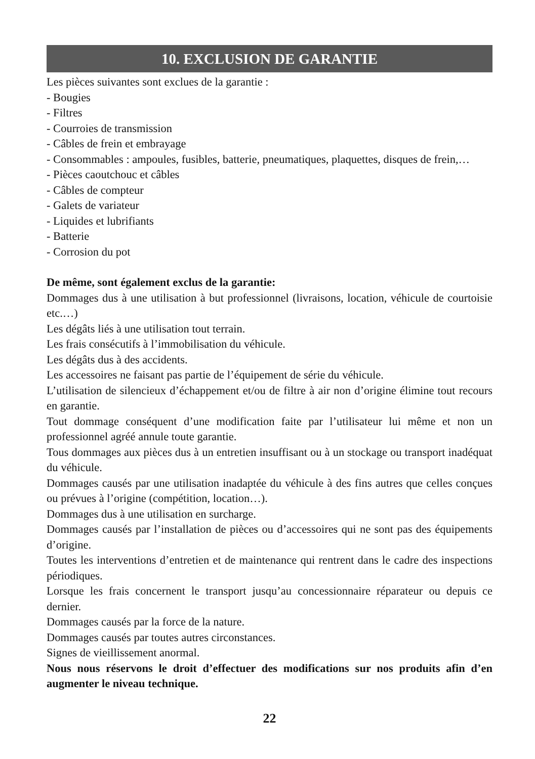10. EXCLUSION DE GARANTIE
Les pièces suivantes sont exclues de la garantie :
- Bougies
- Filtres
- Courroies de transmission
- Câbles de frein et embrayage
- Consommables : ampoules, fusibles, batterie, pneumatiques, plaquettes, disques de frein,…
- Pièces caoutchouc et câbles
- Câbles de compteur
- Galets de variateur
- Liquides et lubrifiants
- Batterie
- Corrosion du pot
De même, sont également exclus de la garantie:
Dommages dus à une utilisation à but professionnel (livraisons, location, véhicule de courtoisie etc.…)
Les dégâts liés à une utilisation tout terrain.
Les frais consécutifs à l’immobilisation du véhicule.
Les dégâts dus à des accidents.
Les accessoires ne faisant pas partie de l’équipement de série du véhicule.
L’utilisation de silencieux d’échappement et/ou de filtre à air non d’origine élimine tout recours en garantie.
Tout dommage conséquent d’une modification faite par l’utilisateur lui même et non un professionnel agréé annule toute garantie.
Tous dommages aux pièces dus à un entretien insuffisant ou à un stockage ou transport inadéquat du véhicule.
Dommages causés par une utilisation inadaptée du véhicule à des fins autres que celles conçues ou prévues à l’origine (compétition, location…).
Dommages dus à une utilisation en surcharge.
Dommages causés par l’installation de pièces ou d’accessoires qui ne sont pas des équipements d’origine.
Toutes les interventions d’entretien et de maintenance qui rentrent dans le cadre des inspections périodiques.
Lorsque les frais concernent le transport jusqu’au concessionnaire réparateur ou depuis ce dernier.
Dommages causés par la force de la nature.
Dommages causés par toutes autres circonstances.
Signes de vieillissement anormal.
Nous nous réservons le droit d’effectuer des modifications sur nos produits afin d’en augmenter le niveau technique.
22